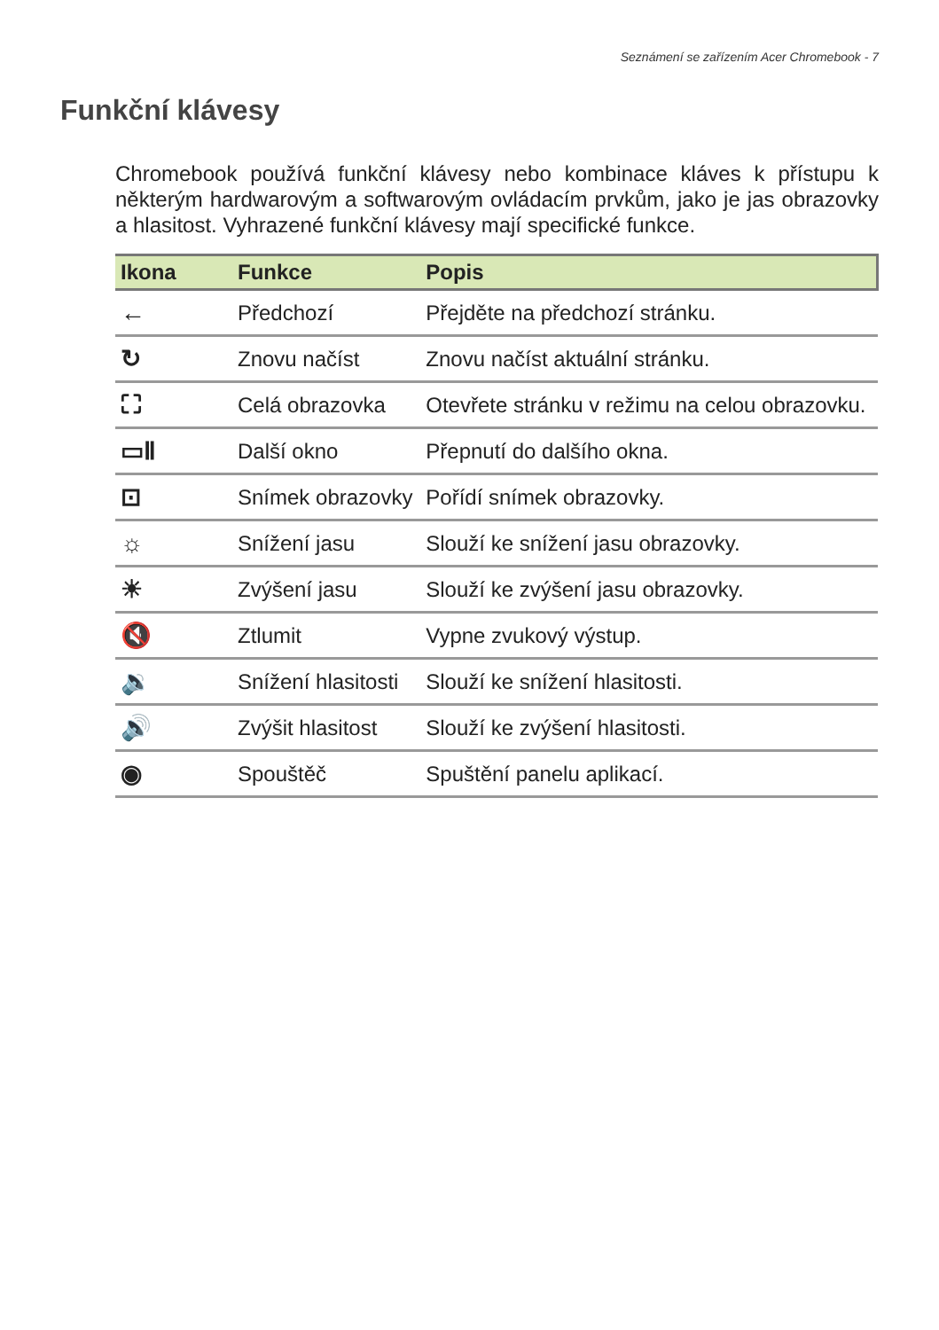Seznámení se zařízením Acer Chromebook - 7
Funkční klávesy
Chromebook používá funkční klávesy nebo kombinace kláves k přístupu k některým hardwarovým a softwarovým ovládacím prvkům, jako je jas obrazovky a hlasitost. Vyhrazené funkční klávesy mají specifické funkce.
| Ikona | Funkce | Popis |
| --- | --- | --- |
| ← | Předchozí | Přejděte na předchozí stránku. |
| ↻ | Znovu načíst | Znovu načíst aktuální stránku. |
| ⛶ | Celá obrazovka | Otevřete stránku v režimu na celou obrazovku. |
| ▭Ⅱ | Další okno | Přepnutí do dalšího okna. |
| ⊡ | Snímek obrazovky | Pořídí snímek obrazovky. |
| ☼ | Snížení jasu | Slouží ke snížení jasu obrazovky. |
| ☀ | Zvýšení jasu | Slouží ke zvýšení jasu obrazovky. |
| 🔇 | Ztlumit | Vypne zvukový výstup. |
| 🔉 | Snížení hlasitosti | Slouží ke snížení hlasitosti. |
| 🔊 | Zvýšit hlasitost | Slouží ke zvýšení hlasitosti. |
| ◉ | Spouštěč | Spuštění panelu aplikací. |